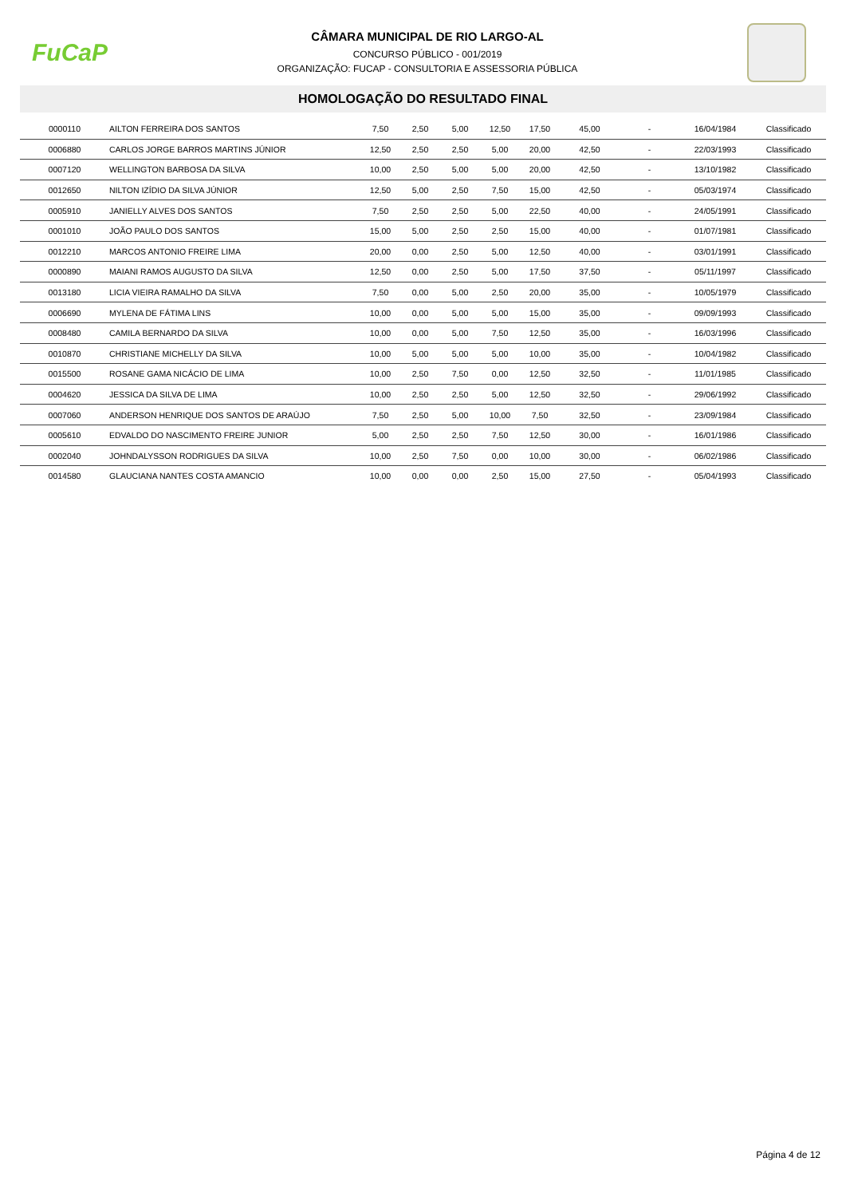FuCaP
CÂMARA MUNICIPAL DE RIO LARGO-AL
CONCURSO PÚBLICO - 001/2019
ORGANIZAÇÃO: FUCAP - CONSULTORIA E ASSESSORIA PÚBLICA
HOMOLOGAÇÃO DO RESULTADO FINAL
| 0000110 | AILTON FERREIRA DOS SANTOS | 7,50 | 2,50 | 5,00 | 12,50 | 17,50 | 45,00 | - | 16/04/1984 | Classificado |
| 0006880 | CARLOS JORGE BARROS MARTINS JÚNIOR | 12,50 | 2,50 | 2,50 | 5,00 | 20,00 | 42,50 | - | 22/03/1993 | Classificado |
| 0007120 | WELLINGTON BARBOSA DA SILVA | 10,00 | 2,50 | 5,00 | 5,00 | 20,00 | 42,50 | - | 13/10/1982 | Classificado |
| 0012650 | NILTON IZÍDIO DA SILVA JÚNIOR | 12,50 | 5,00 | 2,50 | 7,50 | 15,00 | 42,50 | - | 05/03/1974 | Classificado |
| 0005910 | JANIELLY ALVES DOS SANTOS | 7,50 | 2,50 | 2,50 | 5,00 | 22,50 | 40,00 | - | 24/05/1991 | Classificado |
| 0001010 | JOÃO PAULO DOS SANTOS | 15,00 | 5,00 | 2,50 | 2,50 | 15,00 | 40,00 | - | 01/07/1981 | Classificado |
| 0012210 | MARCOS ANTONIO FREIRE LIMA | 20,00 | 0,00 | 2,50 | 5,00 | 12,50 | 40,00 | - | 03/01/1991 | Classificado |
| 0000890 | MAIANI RAMOS AUGUSTO DA SILVA | 12,50 | 0,00 | 2,50 | 5,00 | 17,50 | 37,50 | - | 05/11/1997 | Classificado |
| 0013180 | LICIA VIEIRA RAMALHO DA SILVA | 7,50 | 0,00 | 5,00 | 2,50 | 20,00 | 35,00 | - | 10/05/1979 | Classificado |
| 0006690 | MYLENA DE FÁTIMA LINS | 10,00 | 0,00 | 5,00 | 5,00 | 15,00 | 35,00 | - | 09/09/1993 | Classificado |
| 0008480 | CAMILA BERNARDO DA SILVA | 10,00 | 0,00 | 5,00 | 7,50 | 12,50 | 35,00 | - | 16/03/1996 | Classificado |
| 0010870 | CHRISTIANE MICHELLY DA SILVA | 10,00 | 5,00 | 5,00 | 5,00 | 10,00 | 35,00 | - | 10/04/1982 | Classificado |
| 0015500 | ROSANE GAMA NICÁCIO DE LIMA | 10,00 | 2,50 | 7,50 | 0,00 | 12,50 | 32,50 | - | 11/01/1985 | Classificado |
| 0004620 | JESSICA DA SILVA DE LIMA | 10,00 | 2,50 | 2,50 | 5,00 | 12,50 | 32,50 | - | 29/06/1992 | Classificado |
| 0007060 | ANDERSON HENRIQUE DOS SANTOS DE ARAÚJO | 7,50 | 2,50 | 5,00 | 10,00 | 7,50 | 32,50 | - | 23/09/1984 | Classificado |
| 0005610 | EDVALDO DO NASCIMENTO FREIRE JUNIOR | 5,00 | 2,50 | 2,50 | 7,50 | 12,50 | 30,00 | - | 16/01/1986 | Classificado |
| 0002040 | JOHNDALYSSON RODRIGUES DA SILVA | 10,00 | 2,50 | 7,50 | 0,00 | 10,00 | 30,00 | - | 06/02/1986 | Classificado |
| 0014580 | GLAUCIANA NANTES COSTA AMANCIO | 10,00 | 0,00 | 0,00 | 2,50 | 15,00 | 27,50 | - | 05/04/1993 | Classificado |
Página 4 de 12